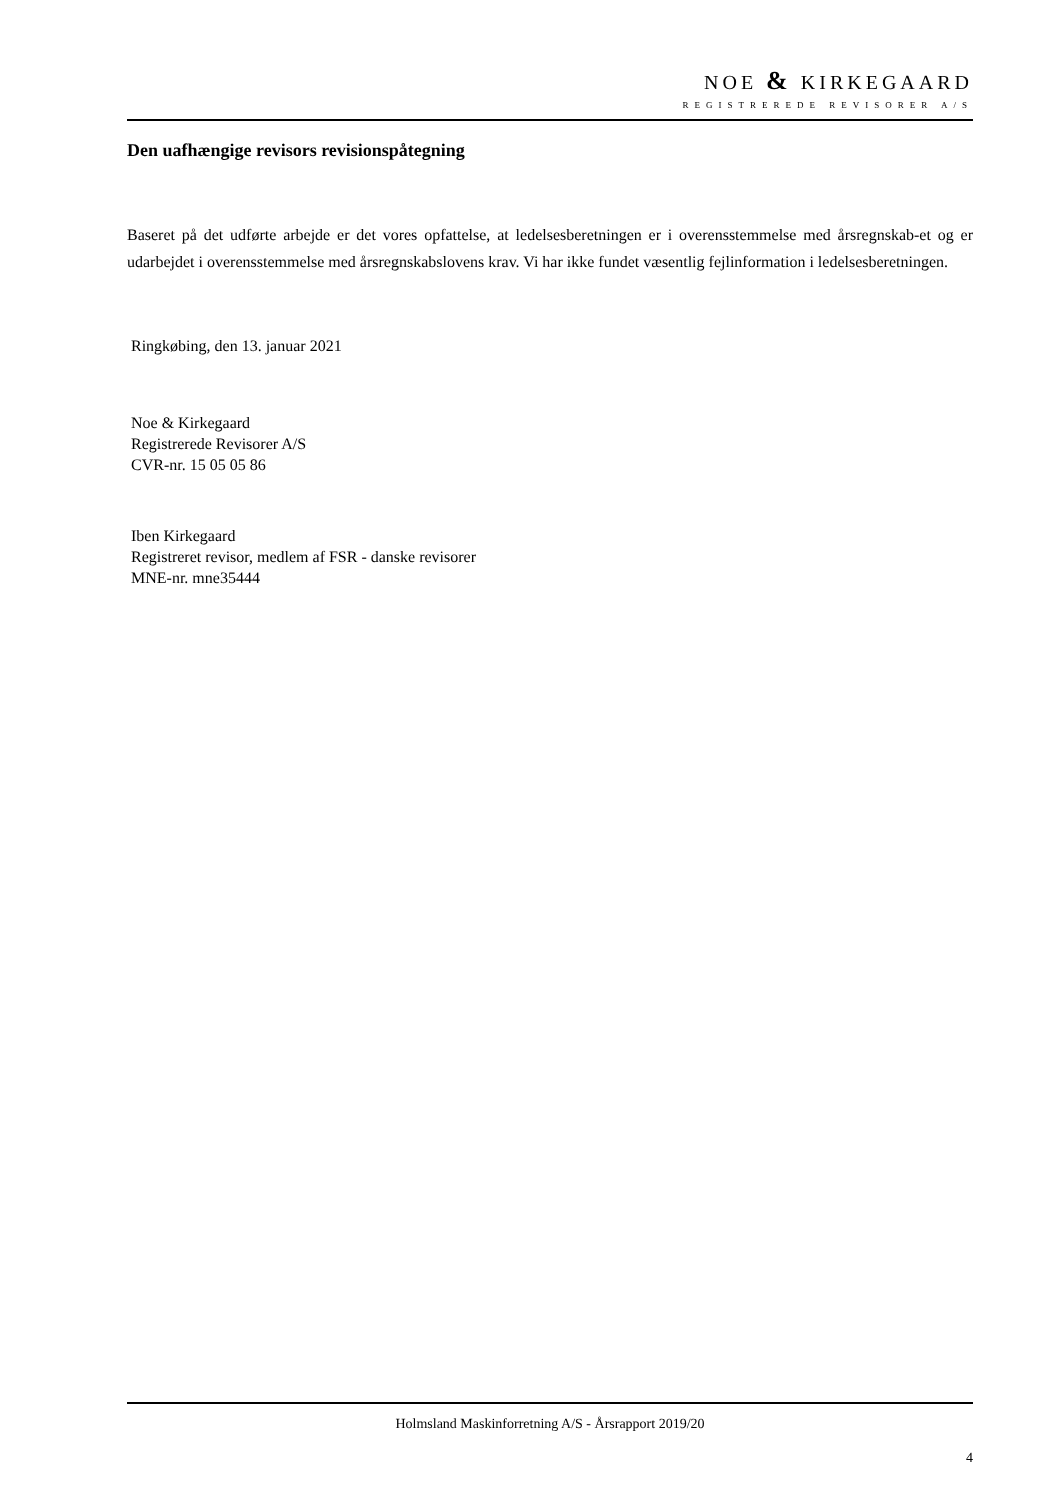NOE & KIRKEGAARD
REGISTREREDE REVISORER A/S
Den uafhængige revisors revisionspåtegning
Baseret på det udførte arbejde er det vores opfattelse, at ledelsesberetningen er i overensstemmelse med årsregnskab-et og er udarbejdet i overensstemmelse med årsregnskabslovens krav. Vi har ikke fundet væsentlig fejlinformation i ledelsesberetningen.
Ringkøbing, den 13. januar 2021
Noe & Kirkegaard
Registrerede Revisorer A/S
CVR-nr. 15 05 05 86
Iben Kirkegaard
Registreret revisor, medlem af FSR - danske revisorer
MNE-nr. mne35444
Holmsland Maskinforretning A/S - Årsrapport 2019/20
4